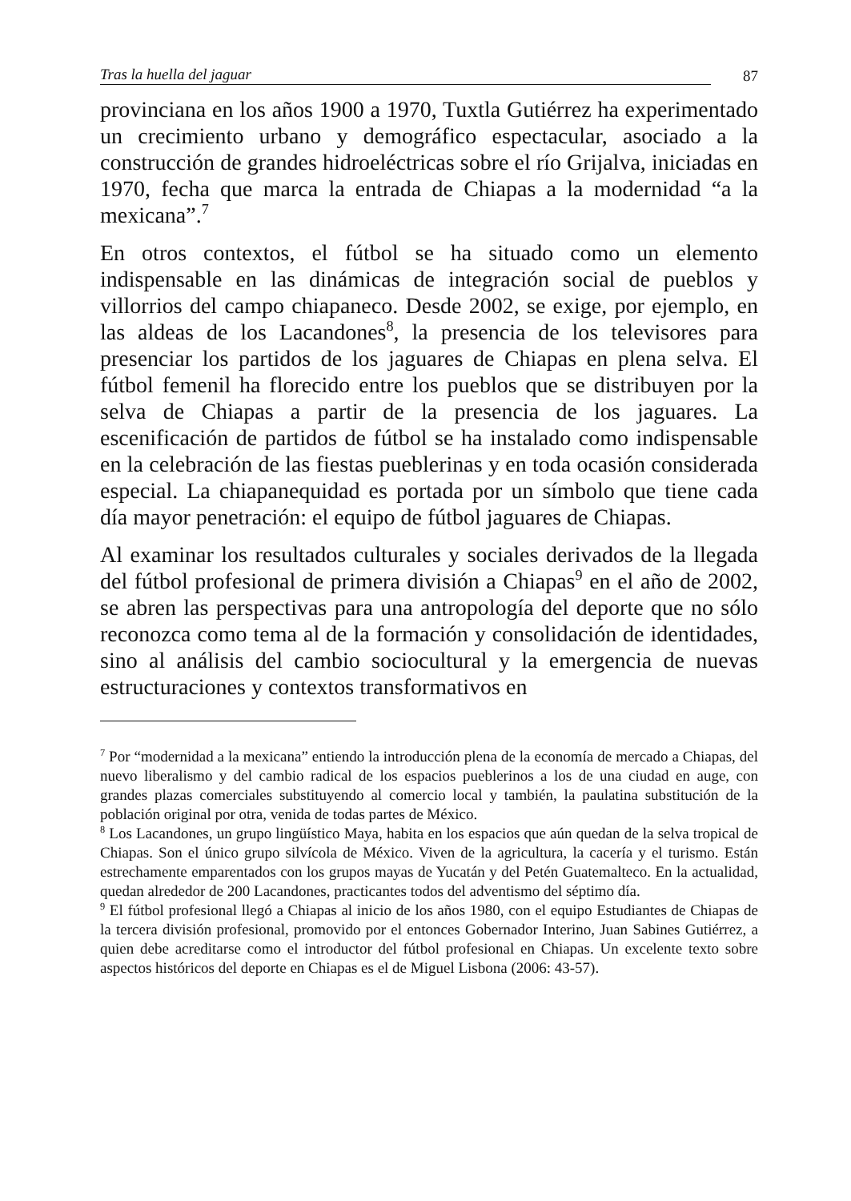Tras la huella del jaguar 87
provinciana en los años 1900 a 1970, Tuxtla Gutiérrez ha experimentado un crecimiento urbano y demográfico espectacular, asociado a la construcción de grandes hidroeléctricas sobre el río Grijalva, iniciadas en 1970, fecha que marca la entrada de Chiapas a la modernidad “a la mexicana”.<sup>7</sup>
En otros contextos, el fútbol se ha situado como un elemento indispensable en las dinámicas de integración social de pueblos y villorrios del campo chiapaneco. Desde 2002, se exige, por ejemplo, en las aldeas de los Lacandones<sup>8</sup>, la presencia de los televisores para presenciar los partidos de los jaguares de Chiapas en plena selva. El fútbol femenil ha florecido entre los pueblos que se distribuyen por la selva de Chiapas a partir de la presencia de los jaguares. La escenificación de partidos de fútbol se ha instalado como indispensable en la celebración de las fiestas pueblerinas y en toda ocasión considerada especial. La chiapanequidad es portada por un símbolo que tiene cada día mayor penetración: el equipo de fútbol jaguares de Chiapas.
Al examinar los resultados culturales y sociales derivados de la llegada del fútbol profesional de primera división a Chiapas<sup>9</sup> en el año de 2002, se abren las perspectivas para una antropología del deporte que no sólo reconozca como tema al de la formación y consolidación de identidades, sino al análisis del cambio sociocultural y la emergencia de nuevas estructuraciones y contextos transformativos en
<sup>7</sup> Por “modernidad a la mexicana” entiendo la introducción plena de la economía de mercado a Chiapas, del nuevo liberalismo y del cambio radical de los espacios pueblerinos a los de una ciudad en auge, con grandes plazas comerciales substituyendo al comercio local y también, la paulatina substitución de la población original por otra, venida de todas partes de México.
<sup>8</sup> Los Lacandones, un grupo lingüístico Maya, habita en los espacios que aún quedan de la selva tropical de Chiapas. Son el único grupo silvícola de México. Viven de la agricultura, la cacería y el turismo. Están estrechamente emparentados con los grupos mayas de Yucatán y del Petén Guatemalteco. En la actualidad, quedan alrededor de 200 Lacandones, practicantes todos del adventismo del séptimo día.
<sup>9</sup> El fútbol profesional llegó a Chiapas al inicio de los años 1980, con el equipo Estudiantes de Chiapas de la tercera división profesional, promovido por el entonces Gobernador Interino, Juan Sabines Gutiérrez, a quien debe acreditarse como el introductor del fútbol profesional en Chiapas. Un excelente texto sobre aspectos históricos del deporte en Chiapas es el de Miguel Lisbona (2006: 43-57).